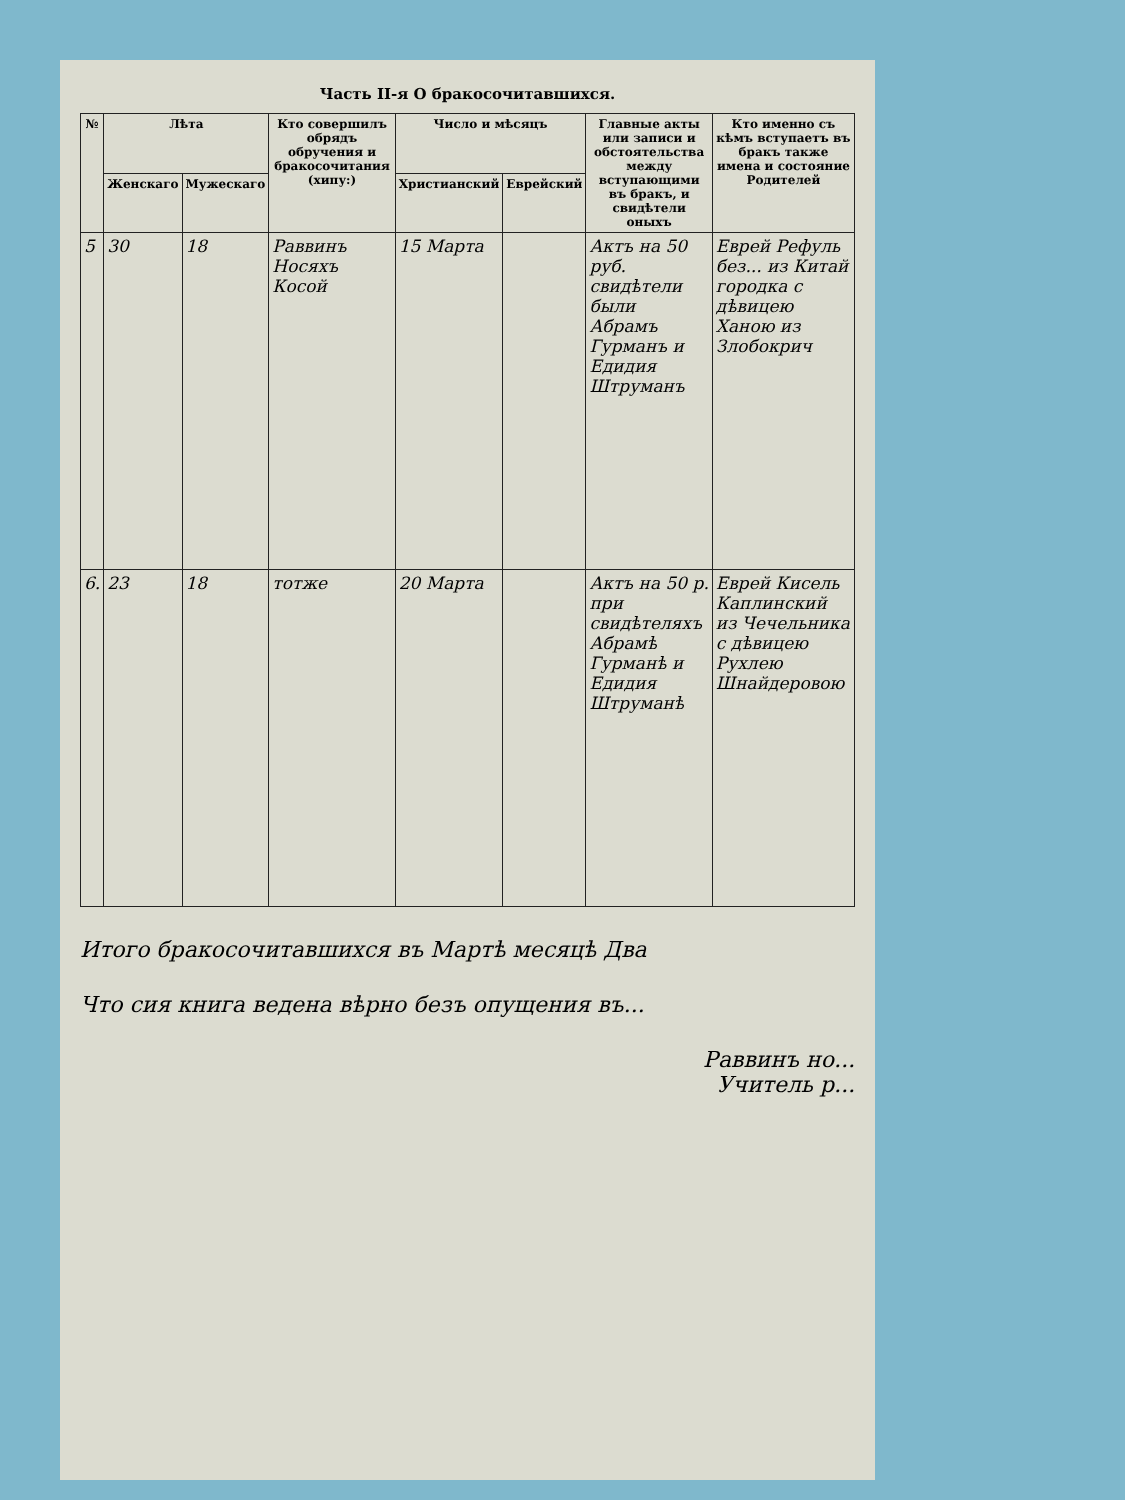Часть II-я О бракосочитавшихся.
| № | Лѣта | | Кто совершилъ обрядъ обручения и бракосочитания (хипу:) | Число и мѣсяцъ | | Главные акты или записи и обстоятельства между вступающими въ бракъ, и свидѣтели оныхъ | Кто именно съ кѣмъ вступаетъ въ бракъ также имена и состояние Родителей |
| --- | --- | --- | --- | --- | --- | --- | --- |
| | Женскаго | Мужескаго | | Христианский | Еврейский | | |
| 5 | 30 | 18 | Раввинъ Носяхъ Косой | 15 Марта | | Актъ на 50 руб. свидѣтели были Абрамъ Гурманъ и Едидия Штруманъ | Еврей Рефуль без... из Китай городка с дѣвицею Ханою из Злобокрич |
| 6. | 23 | 18 | тотже | 20 Марта | | Актъ на 50 р. при свидѣтеляхъ Абрамѣ Гурманѣ и Едидия Штруманѣ | Еврей Кисель Каплинский из Чечельника с дѣвицею Рухлею Шнайдеровою |
Итого бракосочитавшихся въ Мартѣ месяцѣ Два
Что сия книга ведена вѣрно безъ опущения въ...
Раввинъ но...
Учитель р...